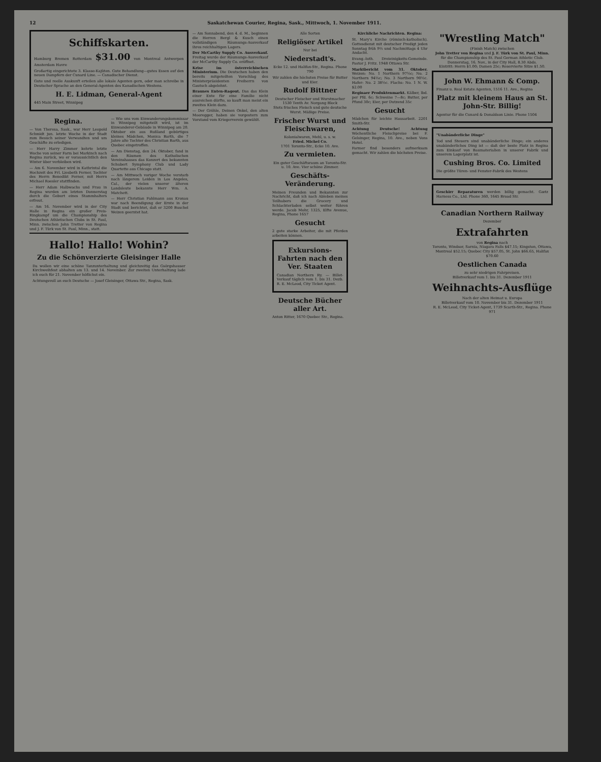12 Saskatchewan Courier, Regina, Sask., Mittwoch, 1. November 1911.
Schiffskarten.
Hamburg Bremen Rotterdam $31.00 von Montreal Antwerpen Amsterdam Havre
Großartig eingerichtete 3. Klasse-Kajüten. Gute Behandlung—gutes Essen auf den neuen Dampfern der Cunard Line. — Canadischer Dienst.
Gute und reelle Auskunft erteilen alle lokale Agenten gern, oder man schreibe in Deutscher Sprache an den General-Agenten des Kanadischen Westens.
H. E. Lidman, General-Agent
445 Main Street, Winnipeg
Regina.
— Von Theresa, Sask., war Herr Leopold Schmidt jun. letzte Woche in der Stadt zum Besuch seiner Verwandten und um Geschäfte zu erledigen.
— Herr Harry Zimmer kehrte letzte Woche von seiner Farm bei Markinch nach Regina zurück, wo er voraussichtlich den Winter über verbleiben wird.
— Am 6. November wird in Kathrintal die Hochzeit des Frl. Liesbeth Ferner, Tochter des Herrn Benedikt Ferner, mit Herrn Michael Roesler stattfinden.
— Herr Adam Halbwachs und Frau in Regina wurden am letzten Donnerstag durch die Geburt eines Stammhalters erfreut.
— Am 16. November wird in der City Halle in Regina ein großer Preis-Ringkampf um die Championship des Deutschen Athletischen Clubs in St. Paul, Minn. zwischen John Tretter von Regina und J. F. Türk von St. Paul, Minn., statt.
— Wie uns vom Einwanderungskommissar in Winnipeg mitgeteilt wird, ist im Einwanderer-Gebäude in Winnipeg am 20. Oktober ein aus Rußland gebürtiges kleines Mädchen, Monica Barth, die 7 Jahre alte Tochter des Christian Barth, aus Quebec eingetroffen.
— Am Dienstag, den 24. Oktober, fand in den Räumen des Katholischen Vereinshauses das Konzert des bekannten Schubert Symphony Club und Lady Quartette aus Chicago statt.
— Am Mittwoch voriger Woche verstarb nach längerem Leiden in Los Angeles, Cal., der vielen unserer älteren Landsleute bekannte Herr Wm. A. Matchett.
— Herr Christian Fahlmann aus Kronau war nach Beendigung der Ernte in der Stadt und berichtet, daß er 3200 Buschel Weizen geerntet hat.
Hallo! Hallo! Wohin?
Zu die Schönverzierte Gleisinger Halle
Da wollen wir eine schöne Tanzunterhaltung und gleichzeitig das Gsörgshauser Kirchweihfest abhalten am 13. und 14. November. Zur zweiten Unterhaltung lade ich euch für 21. November höflichst ein.
Achtungsvoll an euch Deutsche — Josef Gleisinger, Ottawa Str., Regina, Sask.
— Am Sonnabend, den 4. d. M., beginnen die Herren Bergl & Kusch einen vollständigen Räumungs-Ausverkauf ihres reichhaltigen Lagers.
Der McCarthy Supply Co. Ausverkauf. Freitag wurde der Räumungs-Ausverkauf der McCarthy Supply Co. eröffnet.
Krise im österreichischen Ministerium. Die Deutschen haben den bereits mitgeteilten Vorschlag des Ministerpräsidenten Freiherrn von Gautsch abgelehnt.
Braunes Enten-Ragout. Das das Klein einer Ente für eine Familie nicht ausreichen dürfte, so kauft man meist ein zweites Klein dazu.
— Der Gröhle, Deinen Onkel, den alten Mooregger, haben sie vorgestern zum Vorstand vom Kriegerverein gewählt.
Alle Sorten
Religiöser Artikel
Nur bei
Niederstadt's.
Ecke 12. und Halifax-Str., Regina. Phone 790
Wir zahlen die höchsten Preise für Butter und Eier.
Rudolf Bittner
Deutscher Fleischer und Wurstmacher
1530 Tenth Av. Norgang Block
Stets frisches Fleisch und gute deutsche Wurst. Mäßige Preise.
Frischer Wurst und Fleischwaren,
Kolonialwaren, Mehl, u. s. w.
Fried. Michel Co.
1701 Toronto-Str., Ecke 10. Ave.
Zu vermieten.
Ein guter Geschäftsraum an Toronto-Str. u. 10. Ave. Vier schöne Zimmer.
Geschäfts-Veränderung.
Meinen Freunden und Bekannten zur Nachricht, daß ich nach Ableben meines Teilhabers die Grocery und Schlachterladen selbst weiter führen werde. Jacob Mohr, 1325, Elfte Avenue, Regina, Phone 1657
Gesucht
2 gute starke Arbeiter, die mit Pferden arbeiten können.
Exkursions-Fahrten nach den Ver. Staaten
Canadian Northern Ry. — Billet-Verkauf täglich vom 1. bis 31. Dezb. R. E. McLeod, City Ticket Agent.
Deutsche Bücher aller Art.
Anton Ritter, 1670 Quebec Str., Regina.
Kirchliche Nachrichten. Regina:
St. Mary's Kirche (römisch-katholisch). Gottesdienst mit deutscher Predigt jeden Sonntag früh 9½ und Nachmittags 4 Uhr Andacht.
Evang.-luth. Dreieinigkeits-Gemeinde. Pastor J. Fritz. 1948 Ottawa Str.
Marktbericht vom 31. Oktober. Weizen: No. 1 Northern 97½c; No. 2 Northern 94½c; No. 3 Northern 90½c. Hafer: No. 2 38½c. Flachs: No. 1 N. W. $2.00
Reginaer Produktenmarkt. Kälber, lbd. per Pfd. 6c; Schweine 7—8c; Butter, per Pfund 30c; Eier, per Dutzend 35c
Gesucht
Mädchen für leichte Hausarbeit. 2201 Smith-Str.
Achtung Deutsche! Achtung Wöchentliche Fleischpreise bei F. Gelsinger, Regina, 10. Ave., neben Vons Hotel.
Farmer find besonders aufmerksam gemacht. Wir zahlen die höchsten Preise.
"Wrestling Match"
(Finish Match) zwischen
John Tretter von Regina und J. F. Türk von St. Paul, Minn.
für die Championship des St. Paul German Athletic Club. Donnerstag, 16. Nov., in der City Hall, 8.30 Abds.
Eintritt: Herrn $1.00; Damen 25c; Reservierte Sitze $1.50.
John W. Ehmann & Comp.
Finanz u. Real Estate Agenten, 1516 11. Ave., Regina
Platz mit kleinem Haus an St. John-Str. Billig!
Agentur für die Cunard & Donaldson Linie. Phone 1504
"Unabänderliche Dinge"
Tod und Steuern sind unabänderliche Dinge; ein anderes unabänderliches Ding ist — daß der beste Platz in Regina zum Einkauf von Baumaterialien in unserer Fabrik und unserem Lagerplatz ist.
Cushing Bros. Co. Limited
Die größte Türen- und Fenster-Fabrik des Westens
Geschirr Reparaturen werden billig gemacht. Gætz Harness Co., Ltd. Phone 360, 1645 Broad Str.
Canadian Northern Railway
Dezember
Extrafahrten
von Regina nach
Toronto, Windsor, Sarnia, Niagara Falls $47.15; Kingston, Ottawa, Montreal $52.15; Quebec City $57.05, St. John $66.65, Halifax $70.60
Oestlichen Canada
zu sehr niedrigen Fahrpreisen.
Billetverkauf vom 1. bis 31. Dezember 1911
Weihnachts-Ausflüge
Nach der alten Heimat u. Europa
Billetverkauf vom 10. November bis 31. Dezember 1911
R. E. McLeod, City Ticket-Agent, 1739 Scarth-Str., Regina. Phone 971